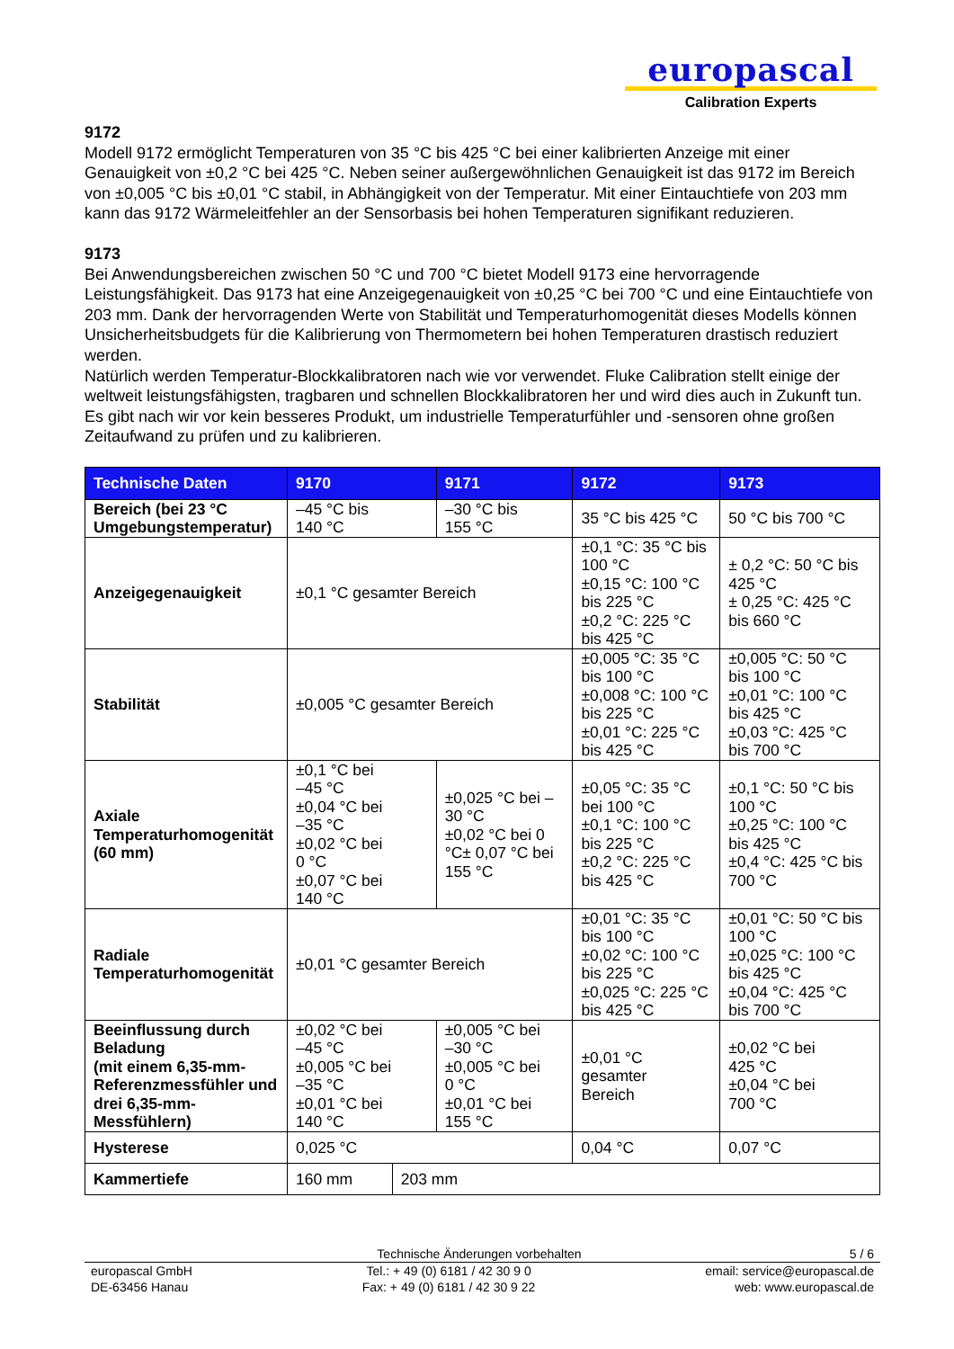europascal
Calibration Experts
9172
Modell 9172 ermöglicht Temperaturen von 35 °C bis 425 °C bei einer kalibrierten Anzeige mit einer Genauigkeit von ±0,2 °C bei 425 °C. Neben seiner außergewöhnlichen Genauigkeit ist das 9172 im Bereich von ±0,005 °C bis ±0,01 °C stabil, in Abhängigkeit von der Temperatur. Mit einer Eintauchtiefe von 203 mm kann das 9172 Wärmeleitfehler an der Sensorbasis bei hohen Temperaturen signifikant reduzieren.
9173
Bei Anwendungsbereichen zwischen 50 °C und 700 °C bietet Modell 9173 eine hervorragende Leistungsfähigkeit. Das 9173 hat eine Anzeigegenauigkeit von ±0,25 °C bei 700 °C und eine Eintauchtiefe von 203 mm. Dank der hervorragenden Werte von Stabilität und Temperaturhomogenität dieses Modells können Unsicherheitsbudgets für die Kalibrierung von Thermometern bei hohen Temperaturen drastisch reduziert werden.
Natürlich werden Temperatur-Blockkalibratoren nach wie vor verwendet. Fluke Calibration stellt einige der weltweit leistungsfähigsten, tragbaren und schnellen Blockkalibratoren her und wird dies auch in Zukunft tun. Es gibt nach wir vor kein besseres Produkt, um industrielle Temperaturfühler und -sensoren ohne großen Zeitaufwand zu prüfen und zu kalibrieren.
| Technische Daten | 9170 | | 9171 | 9172 | 9173 |
| --- | --- | --- | --- | --- | --- |
| Bereich (bei 23 °C Umgebungstemperatur) | –45 °C bis 140 °C | | –30 °C bis 155 °C | 35 °C bis 425 °C | 50 °C bis 700 °C |
| Anzeigegenauigkeit | ±0,1 °C gesamter Bereich | | | ±0,1 °C: 35 °C bis 100 °C ±0,15 °C: 100 °C bis 225 °C ±0,2 °C: 225 °C bis 425 °C | ± 0,2 °C: 50 °C bis 425 °C ± 0,25 °C: 425 °C bis 660 °C |
| Stabilität | ±0,005 °C gesamter Bereich | | | ±0,005 °C: 35 °C bis 100 °C ±0,008 °C: 100 °C bis 225 °C ±0,01 °C: 225 °C bis 425 °C | ±0,005 °C: 50 °C bis 100 °C ±0,01 °C: 100 °C bis 425 °C ±0,03 °C: 425 °C bis 700 °C |
| Axiale Temperaturhomogenität (60 mm) | ±0,1 °C bei –45 °C ±0,04 °C bei –35 °C ±0,02 °C bei 0 °C ±0,07 °C bei 140 °C | | ±0,025 °C bei –30 °C ±0,02 °C bei 0 °C± 0,07 °C bei 155 °C | ±0,05 °C: 35 °C bei 100 °C ±0,1 °C: 100 °C bis 225 °C ±0,2 °C: 225 °C bis 425 °C | ±0,1 °C: 50 °C bis 100 °C ±0,25 °C: 100 °C bis 425 °C ±0,4 °C: 425 °C bis 700 °C |
| Radiale Temperaturhomogenität | ±0,01 °C gesamter Bereich | | | ±0,01 °C: 35 °C bis 100 °C ±0,02 °C: 100 °C bis 225 °C ±0,025 °C: 225 °C bis 425 °C | ±0,01 °C: 50 °C bis 100 °C ±0,025 °C: 100 °C bis 425 °C ±0,04 °C: 425 °C bis 700 °C |
| Beeinflussung durch Beladung (mit einem 6,35-mm-Referenzmessfühler und drei 6,35-mm-Messfühlern) | ±0,02 °C bei –45 °C ±0,005 °C bei –35 °C ±0,01 °C bei 140 °C | | ±0,005 °C bei –30 °C ±0,005 °C bei 0 °C ±0,01 °C bei 155 °C | ±0,01 °C gesamter Bereich | ±0,02 °C bei 425 °C ±0,04 °C bei 700 °C |
| Hysterese | 0,025 °C | | | 0,04 °C | 0,07 °C |
| Kammertiefe | 160 mm | 203 mm | | | |
Technische Änderungen vorbehalten 5 / 6
europascal GmbH
DE-63456 Hanau Tel.: + 49 (0) 6181 / 42 30 9 0
Fax: + 49 (0) 6181 / 42 30 9 22 email: service@europascal.de
web: www.europascal.de